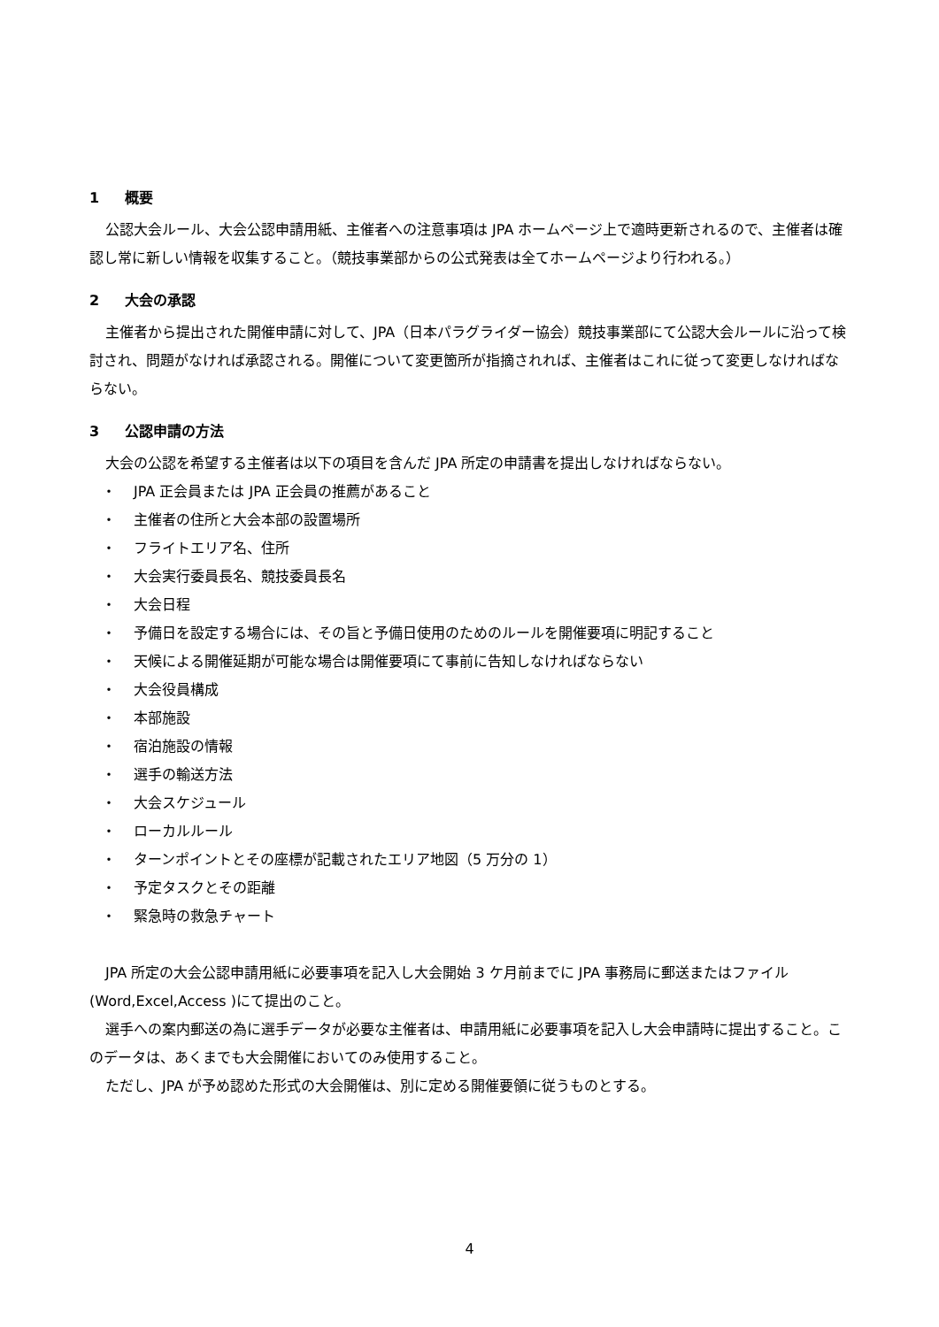1 概要
公認大会ルール、大会公認申請用紙、主催者への注意事項は JPA ホームページ上で適時更新されるので、主催者は確認し常に新しい情報を収集すること。（競技事業部からの公式発表は全てホームページより行われる。）
2 大会の承認
主催者から提出された開催申請に対して、JPA（日本パラグライダー協会）競技事業部にて公認大会ルールに沿って検討され、問題がなければ承認される。開催について変更箇所が指摘されれば、主催者はこれに従って変更しなければならない。
3 公認申請の方法
大会の公認を希望する主催者は以下の項目を含んだ JPA 所定の申請書を提出しなければならない。
・ JPA 正会員または JPA 正会員の推薦があること
・ 主催者の住所と大会本部の設置場所
・ フライトエリア名、住所
・ 大会実行委員長名、競技委員長名
・ 大会日程
・ 予備日を設定する場合には、その旨と予備日使用のためのルールを開催要項に明記すること
・ 天候による開催延期が可能な場合は開催要項にて事前に告知しなければならない
・ 大会役員構成
・ 本部施設
・ 宿泊施設の情報
・ 選手の輸送方法
・ 大会スケジュール
・ ローカルルール
・ ターンポイントとその座標が記載されたエリア地図（5 万分の 1）
・ 予定タスクとその距離
・ 緊急時の救急チャート
JPA 所定の大会公認申請用紙に必要事項を記入し大会開始 3 ケ月前までに JPA 事務局に郵送またはファイル(Word,Excel,Access )にて提出のこと。
選手への案内郵送の為に選手データが必要な主催者は、申請用紙に必要事項を記入し大会申請時に提出すること。このデータは、あくまでも大会開催においてのみ使用すること。
ただし、JPA が予め認めた形式の大会開催は、別に定める開催要領に従うものとする。
4